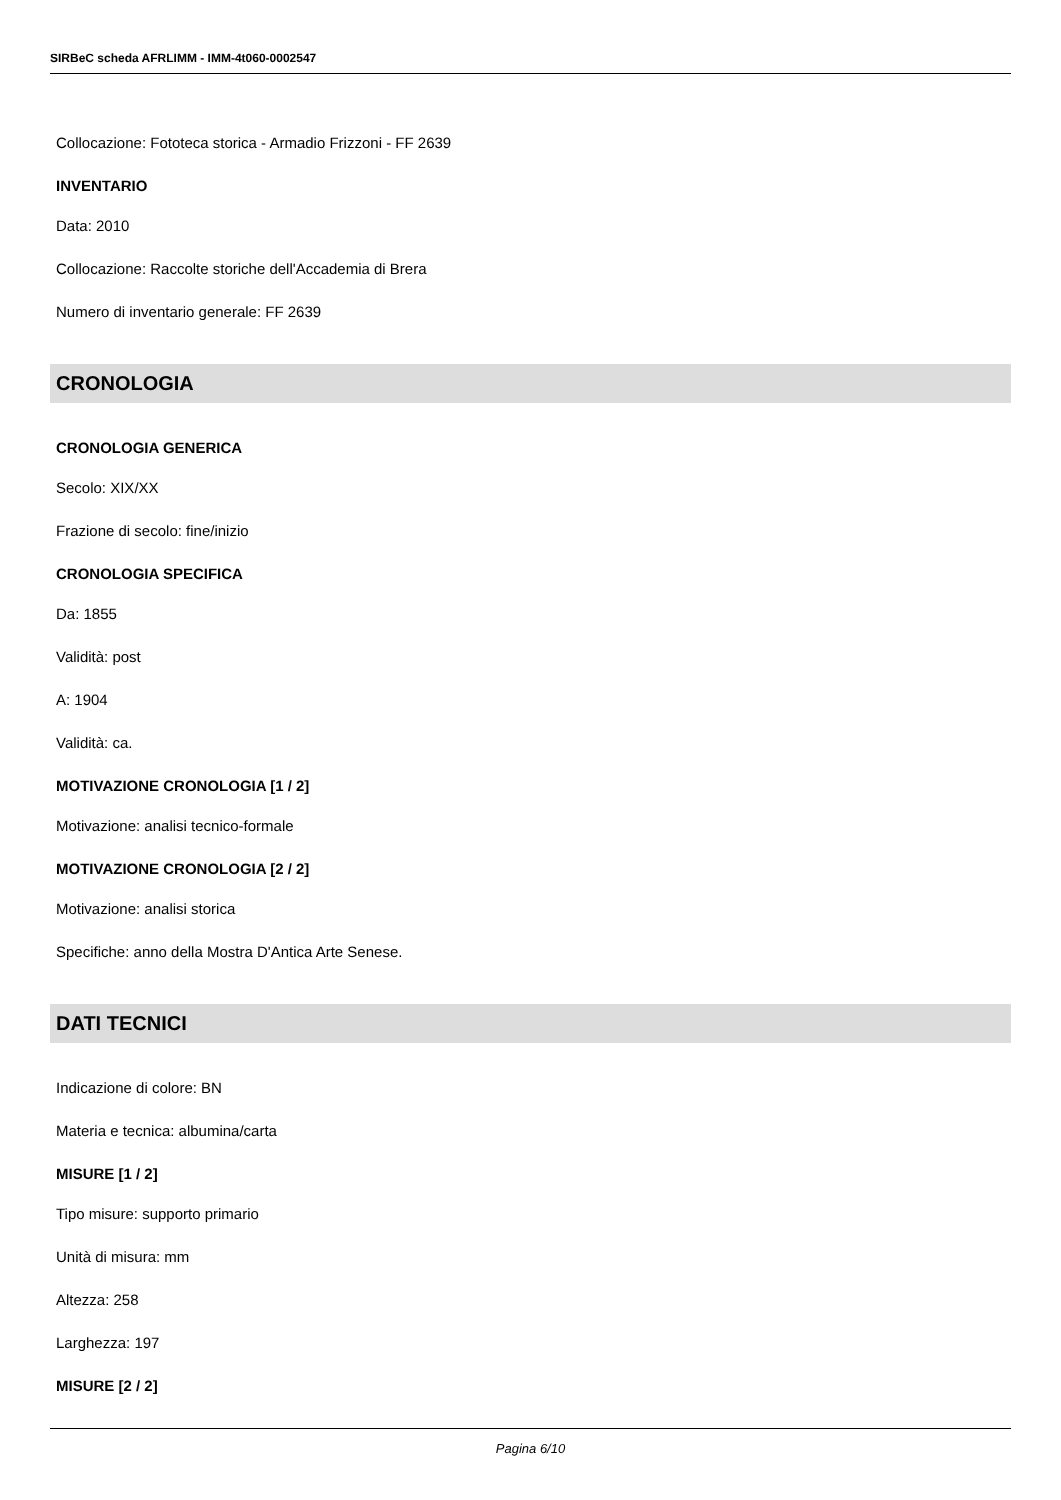SIRBeC scheda AFRLIMM - IMM-4t060-0002547
Collocazione: Fototeca storica - Armadio Frizzoni - FF 2639
INVENTARIO
Data: 2010
Collocazione: Raccolte storiche dell'Accademia di Brera
Numero di inventario generale: FF 2639
CRONOLOGIA
CRONOLOGIA GENERICA
Secolo: XIX/XX
Frazione di secolo: fine/inizio
CRONOLOGIA SPECIFICA
Da: 1855
Validità: post
A: 1904
Validità: ca.
MOTIVAZIONE CRONOLOGIA [1 / 2]
Motivazione: analisi tecnico-formale
MOTIVAZIONE CRONOLOGIA [2 / 2]
Motivazione: analisi storica
Specifiche: anno della Mostra D'Antica Arte Senese.
DATI TECNICI
Indicazione di colore: BN
Materia e tecnica: albumina/carta
MISURE [1 / 2]
Tipo misure: supporto primario
Unità di misura: mm
Altezza: 258
Larghezza: 197
MISURE [2 / 2]
Pagina 6/10